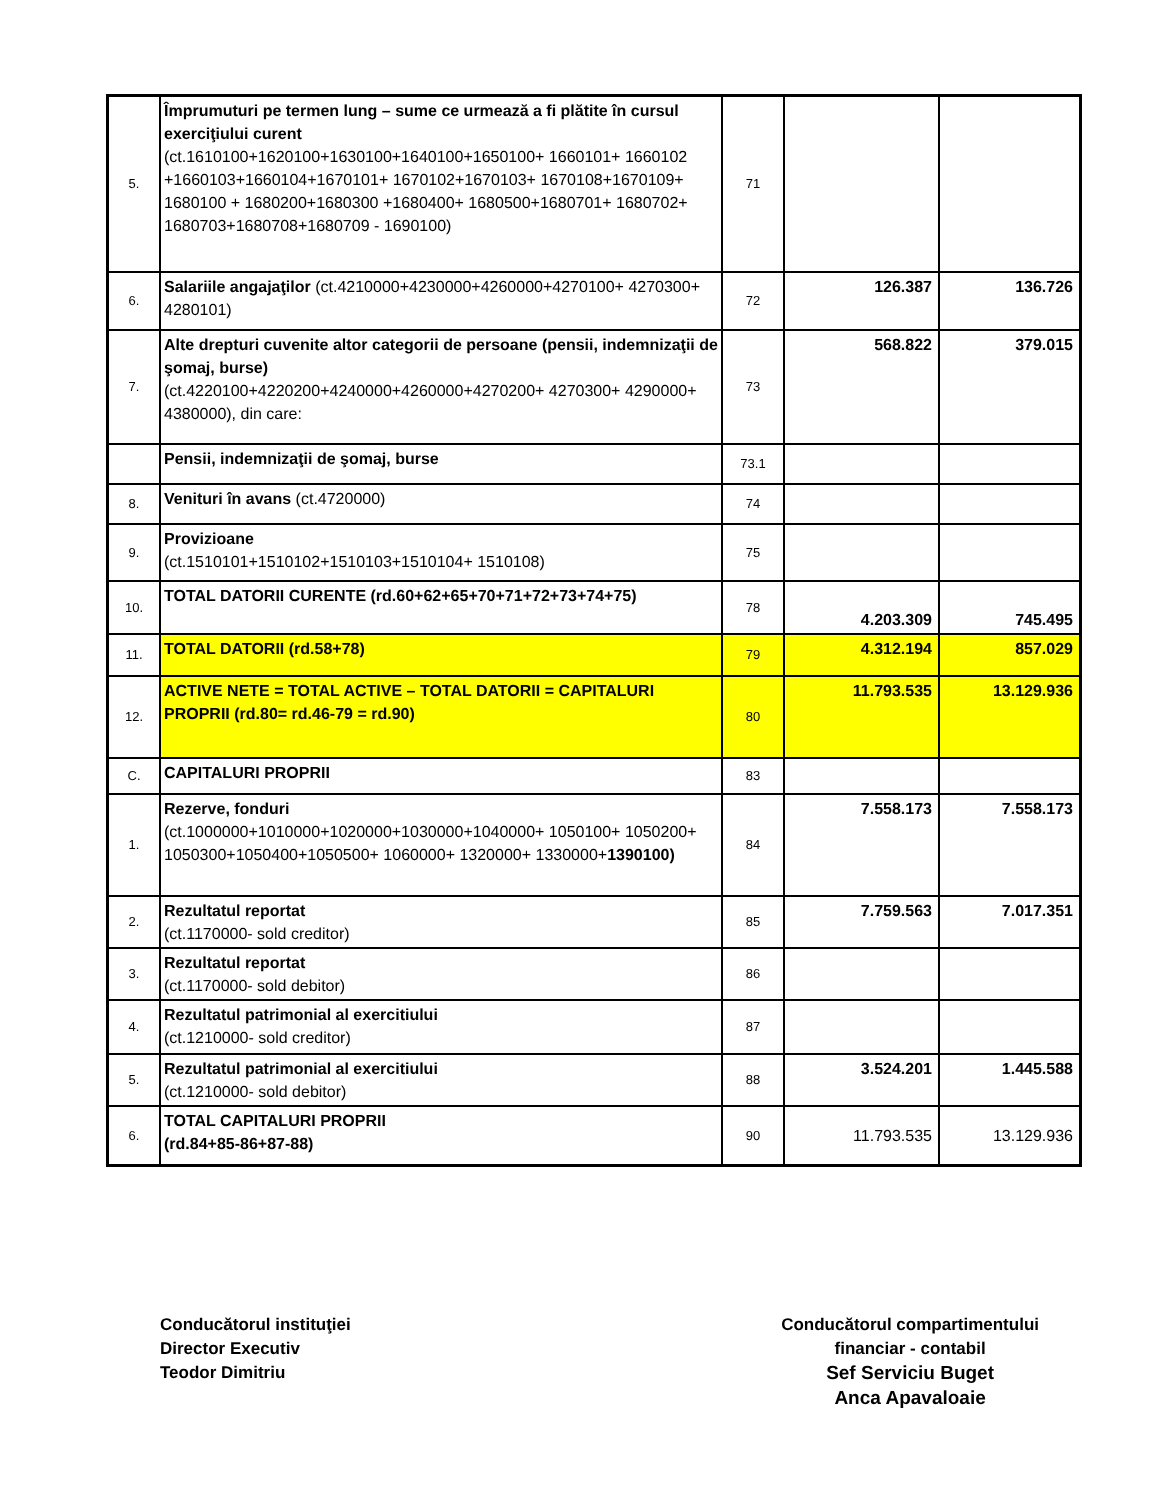| 5. | Împrumuturi pe termen lung – sume ce urmează a fi plătite în cursul exerciţiului curent (ct.1610100+1620100+1630100+1640100+1650100+ 1660101+ 1660102 +1660103+1660104+1670101+ 1670102+1670103+ 1670108+1670109+ 1680100 + 1680200+1680300 +1680400+ 1680500+1680701+ 1680702+ 1680703+1680708+1680709 - 1690100) | 71 | | |
| 6. | Salariile angajaţilor (ct.4210000+4230000+4260000+4270100+ 4270300+ 4280101) | 72 | 126.387 | 136.726 |
| 7. | Alte drepturi cuvenite altor categorii de persoane (pensii, indemnizaţii de şomaj, burse) (ct.4220100+4220200+4240000+4260000+4270200+ 4270300+ 4290000+ 4380000), din care: | 73 | 568.822 | 379.015 |
| | Pensii, indemnizaţii de şomaj, burse | 73.1 | | |
| 8. | Venituri în avans (ct.4720000) | 74 | | |
| 9. | Provizioane (ct.1510101+1510102+1510103+1510104+ 1510108) | 75 | | |
| 10. | TOTAL DATORII CURENTE (rd.60+62+65+70+71+72+73+74+75) | 78 | 4.203.309 | 745.495 |
| 11. | TOTAL DATORII (rd.58+78) | 79 | 4.312.194 | 857.029 |
| 12. | ACTIVE NETE = TOTAL ACTIVE – TOTAL DATORII = CAPITALURI PROPRII (rd.80= rd.46-79 = rd.90) | 80 | 11.793.535 | 13.129.936 |
| C. | CAPITALURI PROPRII | 83 | | |
| 1. | Rezerve, fonduri (ct.1000000+1010000+1020000+1030000+1040000+ 1050100+ 1050200+ 1050300+1050400+1050500+ 1060000+ 1320000+ 1330000+ 1390100) | 84 | 7.558.173 | 7.558.173 |
| 2. | Rezultatul reportat (ct.1170000- sold creditor) | 85 | 7.759.563 | 7.017.351 |
| 3. | Rezultatul reportat (ct.1170000- sold debitor) | 86 | | |
| 4. | Rezultatul patrimonial al exercitiului (ct.1210000- sold creditor) | 87 | | |
| 5. | Rezultatul patrimonial al exercitiului (ct.1210000- sold debitor) | 88 | 3.524.201 | 1.445.588 |
| 6. | TOTAL CAPITALURI PROPRII (rd.84+85-86+87-88) | 90 | 11.793.535 | 13.129.936 |
Conducătorul instituţiei
Director Executiv
Teodor Dimitriu
Conducătorul compartimentului
financiar - contabil
Sef Serviciu Buget
Anca Apavaloaie